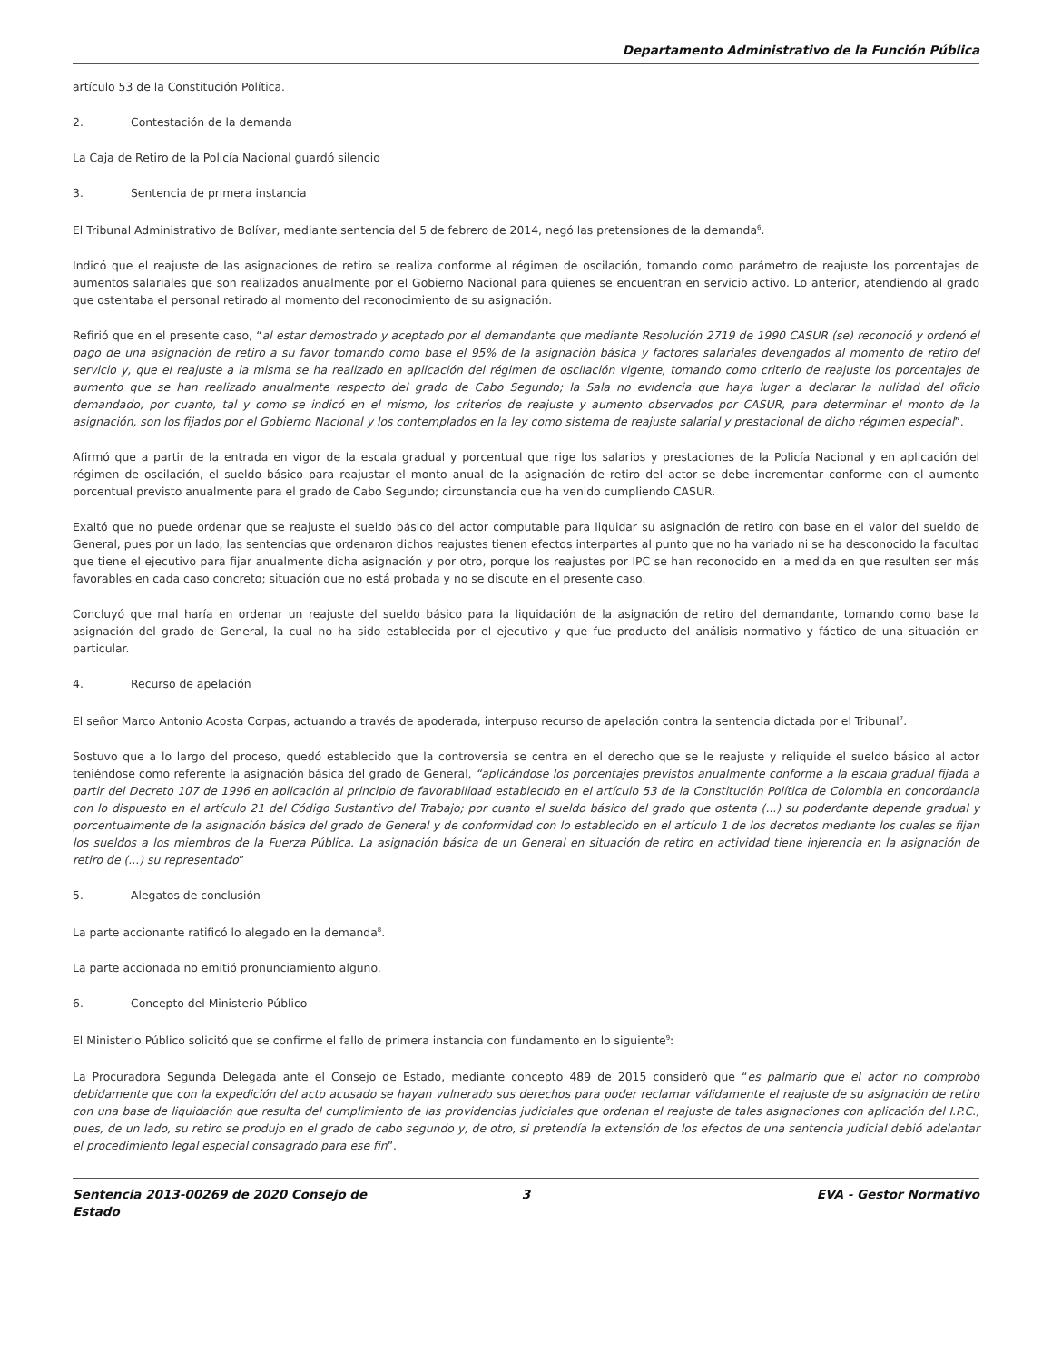Departamento Administrativo de la Función Pública
artículo 53 de la Constitución Política.
2. Contestación de la demanda
La Caja de Retiro de la Policía Nacional guardó silencio
3. Sentencia de primera instancia
El Tribunal Administrativo de Bolívar, mediante sentencia del 5 de febrero de 2014, negó las pretensiones de la demanda<sup>6</sup>.
Indicó que el reajuste de las asignaciones de retiro se realiza conforme al régimen de oscilación, tomando como parámetro de reajuste los porcentajes de aumentos salariales que son realizados anualmente por el Gobierno Nacional para quienes se encuentran en servicio activo. Lo anterior, atendiendo al grado que ostentaba el personal retirado al momento del reconocimiento de su asignación.
Refirió que en el presente caso, “al estar demostrado y aceptado por el demandante que mediante Resolución 2719 de 1990 CASUR (se) reconoció y ordenó el pago de una asignación de retiro a su favor tomando como base el 95% de la asignación básica y factores salariales devengados al momento de retiro del servicio y, que el reajuste a la misma se ha realizado en aplicación del régimen de oscilación vigente, tomando como criterio de reajuste los porcentajes de aumento que se han realizado anualmente respecto del grado de Cabo Segundo; la Sala no evidencia que haya lugar a declarar la nulidad del oficio demandado, por cuanto, tal y como se indicó en el mismo, los criterios de reajuste y aumento observados por CASUR, para determinar el monto de la asignación, son los fijados por el Gobierno Nacional y los contemplados en la ley como sistema de reajuste salarial y prestacional de dicho régimen especial”.
Afirmó que a partir de la entrada en vigor de la escala gradual y porcentual que rige los salarios y prestaciones de la Policía Nacional y en aplicación del régimen de oscilación, el sueldo básico para reajustar el monto anual de la asignación de retiro del actor se debe incrementar conforme con el aumento porcentual previsto anualmente para el grado de Cabo Segundo; circunstancia que ha venido cumpliendo CASUR.
Exaltó que no puede ordenar que se reajuste el sueldo básico del actor computable para liquidar su asignación de retiro con base en el valor del sueldo de General, pues por un lado, las sentencias que ordenaron dichos reajustes tienen efectos interpartes al punto que no ha variado ni se ha desconocido la facultad que tiene el ejecutivo para fijar anualmente dicha asignación y por otro, porque los reajustes por IPC se han reconocido en la medida en que resulten ser más favorables en cada caso concreto; situación que no está probada y no se discute en el presente caso.
Concluyó que mal haría en ordenar un reajuste del sueldo básico para la liquidación de la asignación de retiro del demandante, tomando como base la asignación del grado de General, la cual no ha sido establecida por el ejecutivo y que fue producto del análisis normativo y fáctico de una situación en particular.
4. Recurso de apelación
El señor Marco Antonio Acosta Corpas, actuando a través de apoderada, interpuso recurso de apelación contra la sentencia dictada por el Tribunal<sup>7</sup>.
Sostuvo que a lo largo del proceso, quedó establecido que la controversia se centra en el derecho que se le reajuste y reliquide el sueldo básico al actor teniéndose como referente la asignación básica del grado de General, “aplicándose los porcentajes previstos anualmente conforme a la escala gradual fijada a partir del Decreto 107 de 1996 en aplicación al principio de favorabilidad establecido en el artículo 53 de la Constitución Política de Colombia en concordancia con lo dispuesto en el artículo 21 del Código Sustantivo del Trabajo; por cuanto el sueldo básico del grado que ostenta (...) su poderdante depende gradual y porcentualmente de la asignación básica del grado de General y de conformidad con lo establecido en el artículo 1 de los decretos mediante los cuales se fijan los sueldos a los miembros de la Fuerza Pública. La asignación básica de un General en situación de retiro en actividad tiene injerencia en la asignación de retiro de (...) su representado”
5. Alegatos de conclusión
La parte accionante ratificó lo alegado en la demanda<sup>8</sup>.
La parte accionada no emitió pronunciamiento alguno.
6. Concepto del Ministerio Público
El Ministerio Público solicitó que se confirme el fallo de primera instancia con fundamento en lo siguiente<sup>9</sup>:
La Procuradora Segunda Delegada ante el Consejo de Estado, mediante concepto 489 de 2015 consideró que “es palmario que el actor no comprobó debidamente que con la expedición del acto acusado se hayan vulnerado sus derechos para poder reclamar válidamente el reajuste de su asignación de retiro con una base de liquidación que resulta del cumplimiento de las providencias judiciales que ordenan el reajuste de tales asignaciones con aplicación del I.P.C., pues, de un lado, su retiro se produjo en el grado de cabo segundo y, de otro, si pretendía la extensión de los efectos de una sentencia judicial debió adelantar el procedimiento legal especial consagrado para ese fin”.
Sentencia 2013-00269 de 2020 Consejo de Estado
3 EVA - Gestor Normativo